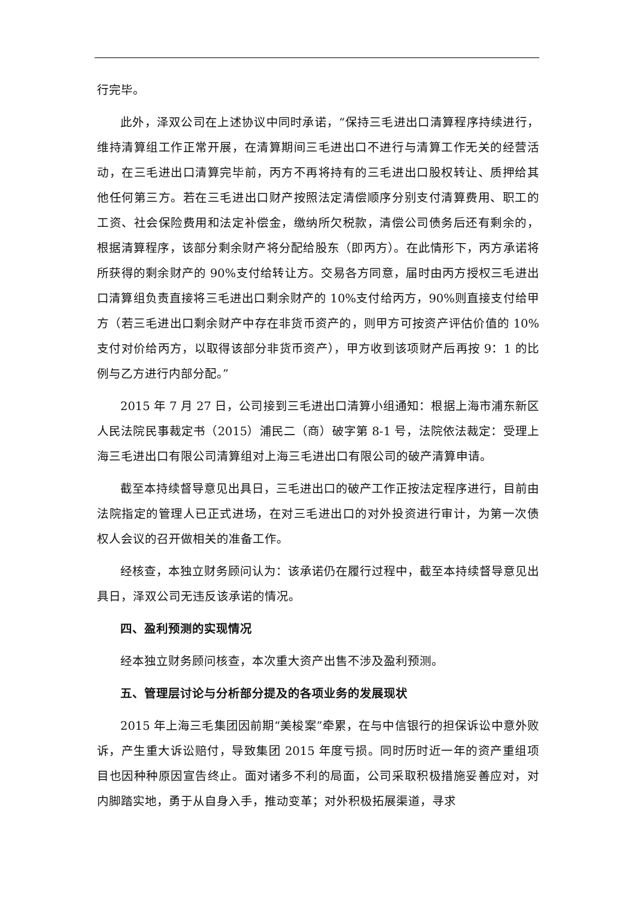行完毕。
此外，泽双公司在上述协议中同时承诺，“保持三毛进出口清算程序持续进行，维持清算组工作正常开展，在清算期间三毛进出口不进行与清算工作无关的经营活动，在三毛进出口清算完毕前，丙方不再将持有的三毛进出口股权转让、质押给其他任何第三方。若在三毛进出口财产按照法定清偿顺序分别支付清算费用、职工的工资、社会保险费用和法定补偿金，缴纳所欠税款，清偿公司债务后还有剩余的，根据清算程序，该部分剩余财产将分配给股东（即丙方）。在此情形下，丙方承诺将所获得的剩余财产的 90%支付给转让方。交易各方同意，届时由丙方授权三毛进出口清算组负责直接将三毛进出口剩余财产的 10%支付给丙方，90%则直接支付给甲方（若三毛进出口剩余财产中存在非货币资产的，则甲方可按资产评估价值的 10%支付对价给丙方，以取得该部分非货币资产），甲方收到该项财产后再按 9：1 的比例与乙方进行内部分配。”
2015 年 7 月 27 日，公司接到三毛进出口清算小组通知：根据上海市浦东新区人民法院民事裁定书（2015）浦民二（商）破字第 8-1 号，法院依法裁定：受理上海三毛进出口有限公司清算组对上海三毛进出口有限公司的破产清算申请。
截至本持续督导意见出具日，三毛进出口的破产工作正按法定程序进行，目前由法院指定的管理人已正式进场，在对三毛进出口的对外投资进行审计，为第一次债权人会议的召开做相关的准备工作。
经核查，本独立财务顾问认为：该承诺仍在履行过程中，截至本持续督导意见出具日，泽双公司无违反该承诺的情况。
四、盈利预测的实现情况
经本独立财务顾问核查，本次重大资产出售不涉及盈利预测。
五、管理层讨论与分析部分提及的各项业务的发展现状
2015 年上海三毛集团因前期“美梭案”牵累，在与中信银行的担保诉讼中意外败诉，产生重大诉讼赔付，导致集团 2015 年度亏损。同时历时近一年的资产重组项目也因种种原因宣告终止。面对诸多不利的局面，公司采取积极措施妥善应对，对内脚踏实地，勇于从自身入手，推动变革；对外积极拓展渠道，寻求